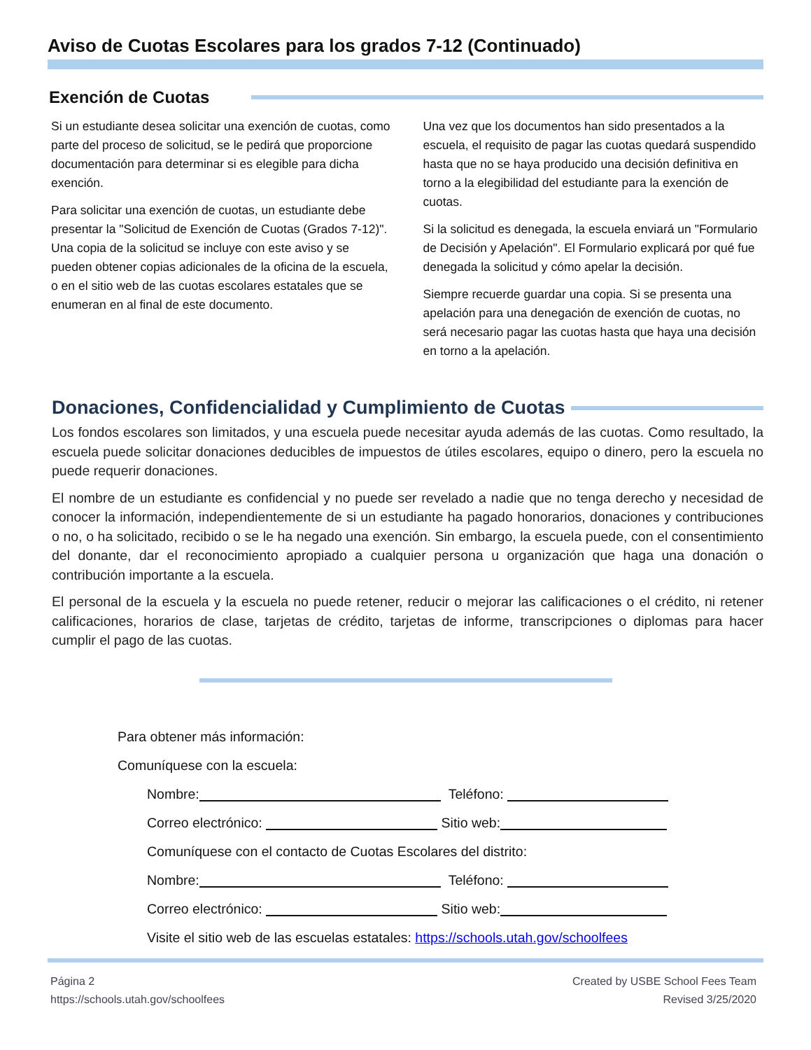Aviso de Cuotas Escolares para los grados 7-12 (Continuado)
Exención de Cuotas
Si un estudiante desea solicitar una exención de cuotas, como parte del proceso de solicitud, se le pedirá que proporcione documentación para determinar si es elegible para dicha exención.
Para solicitar una exención de cuotas, un estudiante debe presentar la "Solicitud de Exención de Cuotas (Grados 7-12)". Una copia de la solicitud se incluye con este aviso y se pueden obtener copias adicionales de la oficina de la escuela, o en el sitio web de las cuotas escolares estatales que se enumeran en al final de este documento.
Una vez que los documentos han sido presentados a la escuela, el requisito de pagar las cuotas quedará suspendido hasta que no se haya producido una decisión definitiva en torno a la elegibilidad del estudiante para la exención de cuotas.
Si la solicitud es denegada, la escuela enviará un "Formulario de Decisión y Apelación". El Formulario explicará por qué fue denegada la solicitud y cómo apelar la decisión.
Siempre recuerde guardar una copia. Si se presenta una apelación para una denegación de exención de cuotas, no será necesario pagar las cuotas hasta que haya una decisión en torno a la apelación.
Donaciones, Confidencialidad y Cumplimiento de Cuotas
Los fondos escolares son limitados, y una escuela puede necesitar ayuda además de las cuotas. Como resultado, la escuela puede solicitar donaciones deducibles de impuestos de útiles escolares, equipo o dinero, pero la escuela no puede requerir donaciones.
El nombre de un estudiante es confidencial y no puede ser revelado a nadie que no tenga derecho y necesidad de conocer la información, independientemente de si un estudiante ha pagado honorarios, donaciones y contribuciones o no, o ha solicitado, recibido o se le ha negado una exención. Sin embargo, la escuela puede, con el consentimiento del donante, dar el reconocimiento apropiado a cualquier persona u organización que haga una donación o contribución importante a la escuela.
El personal de la escuela y la escuela no puede retener, reducir o mejorar las calificaciones o el crédito, ni retener calificaciones, horarios de clase, tarjetas de crédito, tarjetas de informe, transcripciones o diplomas para hacer cumplir el pago de las cuotas.
Para obtener más información:
Comuníquese con la escuela:
Nombre: Teléfono:
Correo electrónico: Sitio web:
Comuníquese con el contacto de Cuotas Escolares del distrito:
Nombre: Teléfono:
Correo electrónico: Sitio web:
Visite el sitio web de las escuelas estatales: https://schools.utah.gov/schoolfees
Página 2
https://schools.utah.gov/schoolfees
Created by USBE School Fees Team
Revised 3/25/2020